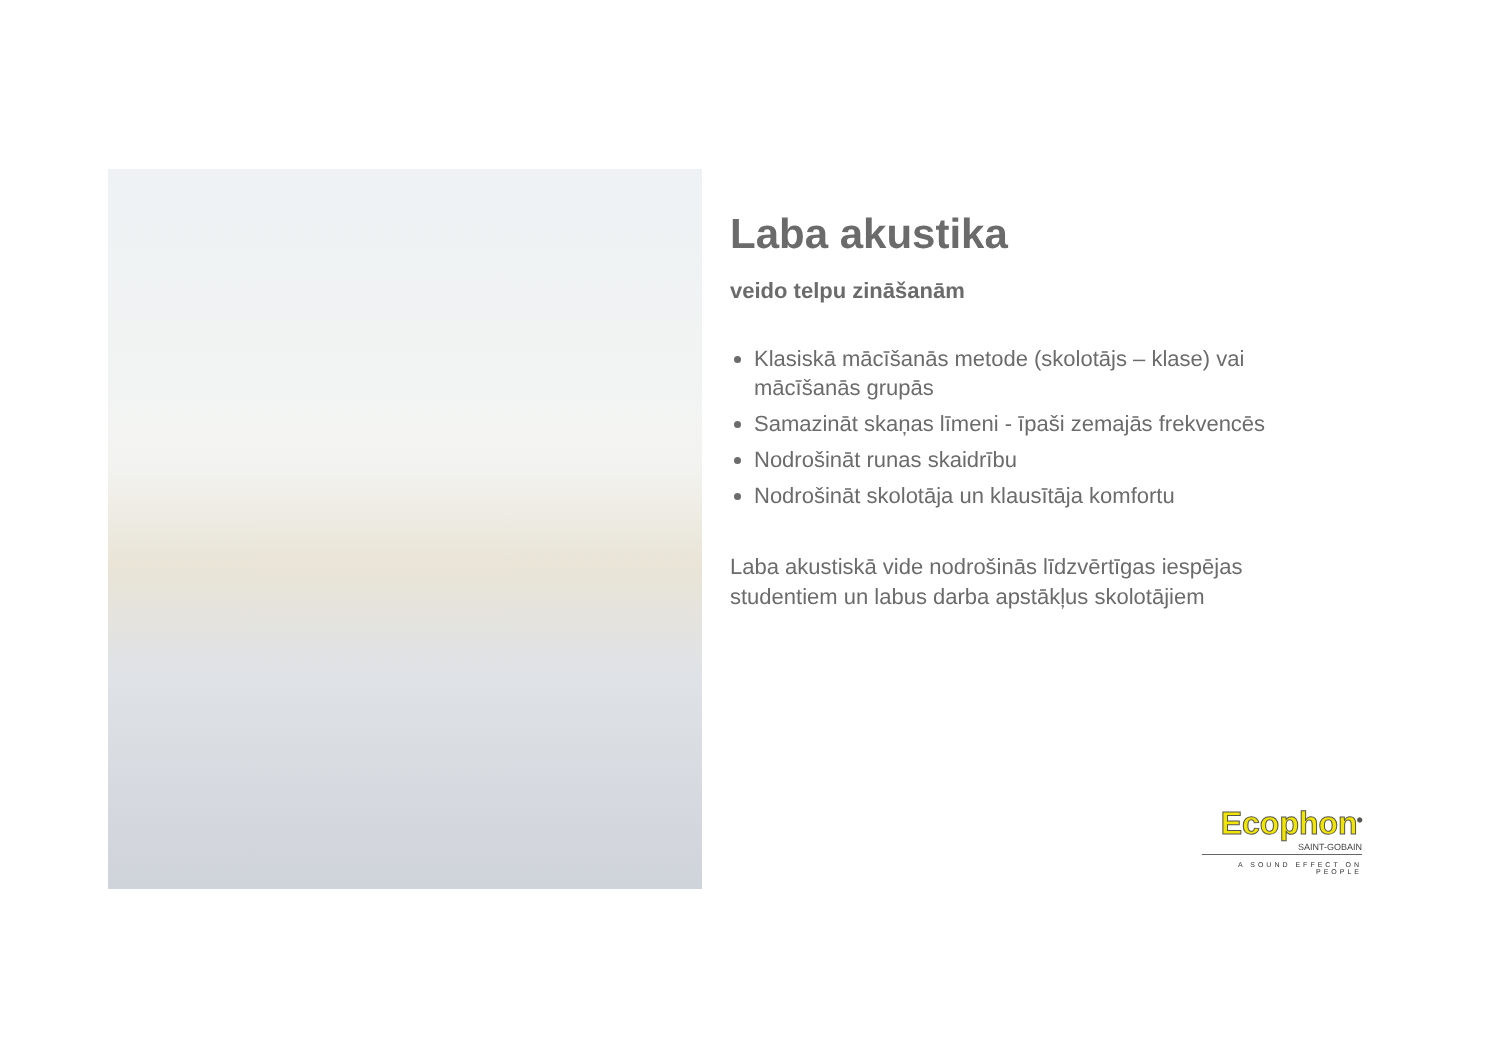Laba akustika
veido telpu zināšanām
Klasiskā mācīšanās metode (skolotājs – klase) vai mācīšanās grupās
Samazināt skaņas līmeni - īpaši zemajās frekvencēs
Nodrošināt runas skaidrību
Nodrošināt skolotāja un klausītāja komfortu
Laba akustiskā vide nodrošinās līdzvērtīgas iespējas studentiem un labus darba apstākļus skolotājiem
Ecophon<sup>®</sup>
SAINT-GOBAIN
A SOUND EFFECT ON PEOPLE